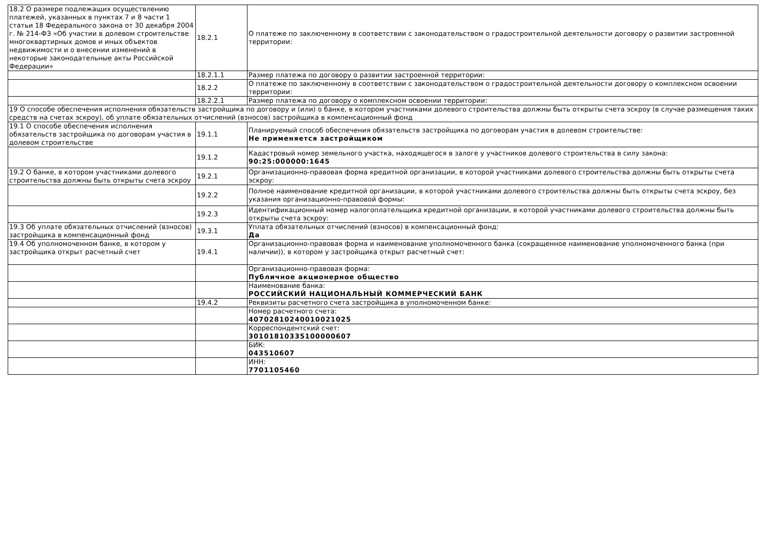| 18.2 О размере подлежащих осуществлению платежей, указанных в пунктах 7 и 8 части 1 статьи 18 Федерального закона от 30 декабря 2004 г. № 214-ФЗ «Об участии в долевом строительстве многоквартирных домов и иных объектов недвижимости и о внесении изменений в некоторые законодательные акты Российской Федерации» | 18.2.1 | О платеже по заключенному в соответствии с законодательством о градостроительной деятельности договору о развитии застроенной территории: |
| | 18.2.1.1 | Размер платежа по договору о развитии застроенной территории: |
| | 18.2.2 | О платеже по заключенному в соответствии с законодательством о градостроительной деятельности договору о комплексном освоении территории: |
| | 18.2.2.1 | Размер платежа по договору о комплексном освоении территории: |
| 19 О способе обеспечения исполнения обязательств застройщика по договору и (или) о банке, в котором участниками долевого строительства должны быть открыты счета эскроу (в случае размещения таких средств на счетах эскроу), об уплате обязательных отчислений (взносов) застройщика в компенсационный фонд | | |
| 19.1 О способе обеспечения исполнения обязательств застройщика по договорам участия в долевом строительстве | 19.1.1 | Планируемый способ обеспечения обязательств застройщика по договорам участия в долевом строительстве: Не применяется застройщиком |
| | 19.1.2 | Кадастровый номер земельного участка, находящегося в залоге у участников долевого строительства в силу закона: 90:25:000000:1645 |
| 19.2 О банке, в котором участниками долевого строительства должны быть открыты счета эскроу | 19.2.1 | Организационно-правовая форма кредитной организации, в которой участниками долевого строительства должны быть открыты счета эскроу: |
| | 19.2.2 | Полное наименование кредитной организации, в которой участниками долевого строительства должны быть открыты счета эскроу, без указания организационно-правовой формы: |
| | 19.2.3 | Идентификационный номер налогоплательщика кредитной организации, в которой участниками долевого строительства должны быть открыты счета эскроу: |
| 19.3 Об уплате обязательных отчислений (взносов) застройщика в компенсационный фонд | 19.3.1 | Уплата обязательных отчислений (взносов) в компенсационный фонд: Да |
| 19.4 Об уполномоченном банке, в котором у застройщика открыт расчетный счет | 19.4.1 | Организационно-правовая форма и наименование уполномоченного банка (сокращенное наименование уполномоченного банка (при наличии)), в котором у застройщика открыт расчетный счет: |
| | | Организационно-правовая форма: Публичное акционерное общество |
| | | Наименование банка: РОССИЙСКИЙ НАЦИОНАЛЬНЫЙ КОММЕРЧЕСКИЙ БАНК |
| | 19.4.2 | Реквизиты расчетного счета застройщика в уполномоченном банке: |
| | | Номер расчетного счета: 40702810240010021025 |
| | | Корреспондентский счет: 30101810335100000607 |
| | | БИК: 043510607 |
| | | ИНН: 7701105460 |